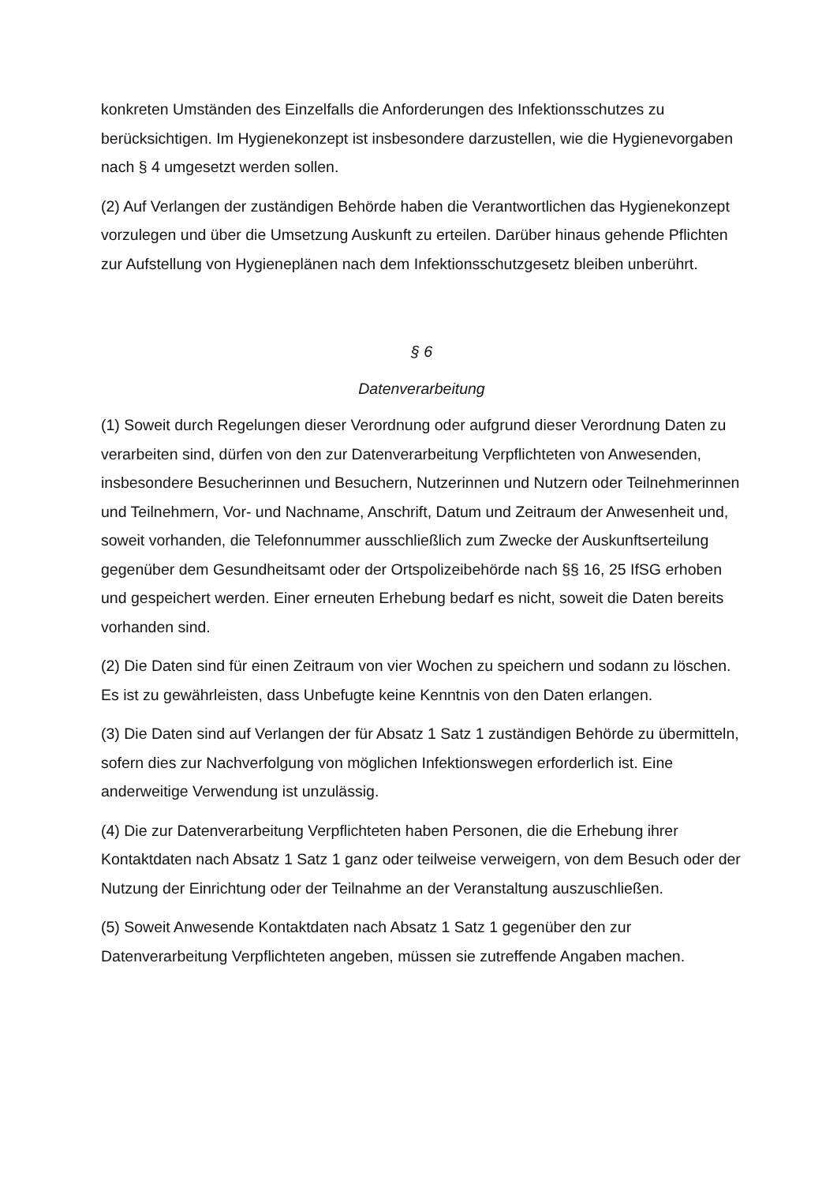konkreten Umständen des Einzelfalls die Anforderungen des Infektionsschutzes zu berücksichtigen. Im Hygienekonzept ist insbesondere darzustellen, wie die Hygienevorgaben nach § 4 umgesetzt werden sollen.
(2) Auf Verlangen der zuständigen Behörde haben die Verantwortlichen das Hygienekonzept vorzulegen und über die Umsetzung Auskunft zu erteilen. Darüber hinaus gehende Pflichten zur Aufstellung von Hygieneplänen nach dem Infektionsschutzgesetz bleiben unberührt.
§ 6
Datenverarbeitung
(1) Soweit durch Regelungen dieser Verordnung oder aufgrund dieser Verordnung Daten zu verarbeiten sind, dürfen von den zur Datenverarbeitung Verpflichteten von Anwesenden, insbesondere Besucherinnen und Besuchern, Nutzerinnen und Nutzern oder Teilnehmerinnen und Teilnehmern, Vor- und Nachname, Anschrift, Datum und Zeitraum der Anwesenheit und, soweit vorhanden, die Telefonnummer ausschließlich zum Zwecke der Auskunftserteilung gegenüber dem Gesundheitsamt oder der Ortspolizeibehörde nach §§ 16, 25 IfSG erhoben und gespeichert werden. Einer erneuten Erhebung bedarf es nicht, soweit die Daten bereits vorhanden sind.
(2) Die Daten sind für einen Zeitraum von vier Wochen zu speichern und sodann zu löschen. Es ist zu gewährleisten, dass Unbefugte keine Kenntnis von den Daten erlangen.
(3) Die Daten sind auf Verlangen der für Absatz 1 Satz 1 zuständigen Behörde zu übermitteln, sofern dies zur Nachverfolgung von möglichen Infektionswegen erforderlich ist. Eine anderweitige Verwendung ist unzulässig.
(4) Die zur Datenverarbeitung Verpflichteten haben Personen, die die Erhebung ihrer Kontaktdaten nach Absatz 1 Satz 1 ganz oder teilweise verweigern, von dem Besuch oder der Nutzung der Einrichtung oder der Teilnahme an der Veranstaltung auszuschließen.
(5) Soweit Anwesende Kontaktdaten nach Absatz 1 Satz 1 gegenüber den zur Datenverarbeitung Verpflichteten angeben, müssen sie zutreffende Angaben machen.